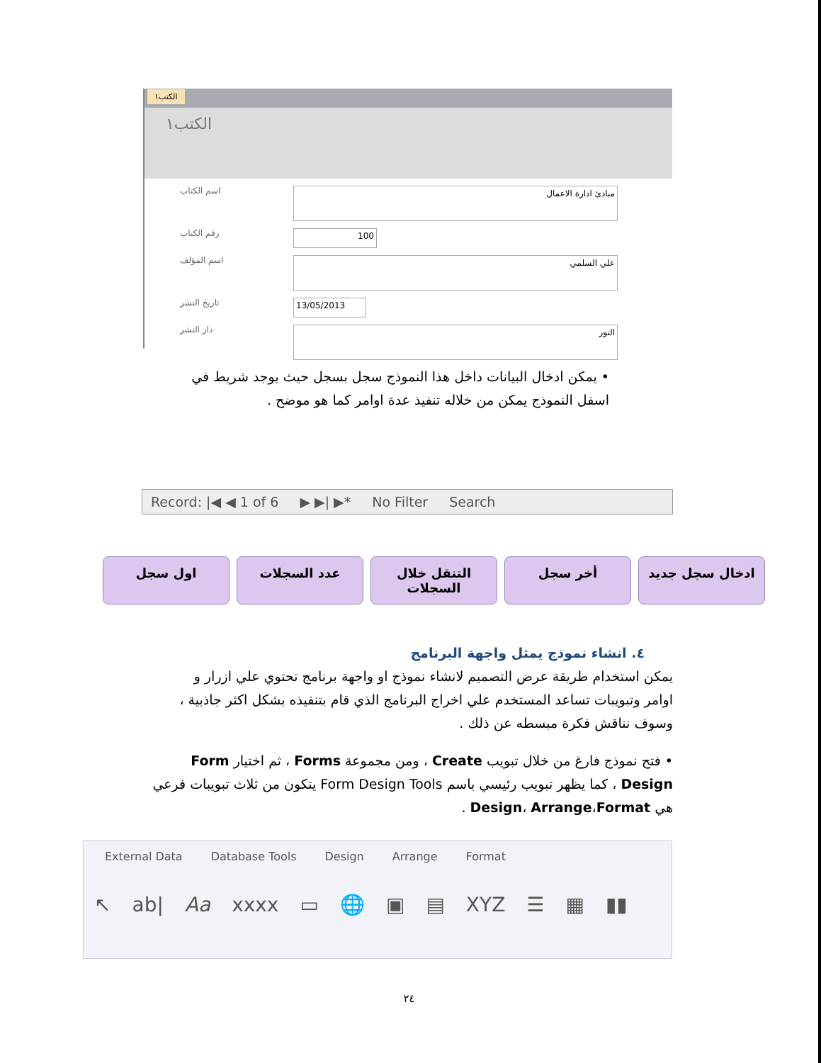الكتب١
الكتب١
اسم الكتاب مبادئ ادارة الاعمال
رقم الكتاب 100
اسم المؤلف علي السلمي
تاريخ النشر 13/05/2013
دار النشر النور
• يمكن ادخال البيانات داخل هذا النموذج سجل بسجل حيث يوجد شريط في اسفل النموذج يمكن من خلاله تنفيذ عدة اوامر كما هو موضح .
Record: |◀ ◀ 1 of 6 ▶ ▶| ▶* No Filter Search
ادخال سجل جديد أخر سجل التنقل خلال السجلات عدد السجلات اول سجل
٤. انشاء نموذج يمثل واجهة البرنامج
يمكن استخدام طريقة عرض التصميم لانشاء نموذج او واجهة برنامج تحتوي علي ازرار و اوامر وتبويبات تساعد المستخدم علي اخراج البرنامج الذي قام بتنفيذه بشكل اكثر جاذبية ، وسوف نناقش فكرة مبسطه عن ذلك .
• فتح نموذج فارغ من خلال تبويب Create ، ومن مجموعة Forms ، ثم اختيار Form Design ، كما يظهر تبويب رئيسي باسم Form Design Tools يتكون من ثلاث تبويبات فرعي هي Design، Arrange،Format .
External Data Database Tools Design Arrange Format
↖ ab| Aa xxxx ▭ 🌐 ▣ ▤ XYZ ☰ ▦ ▮▮
٢٤